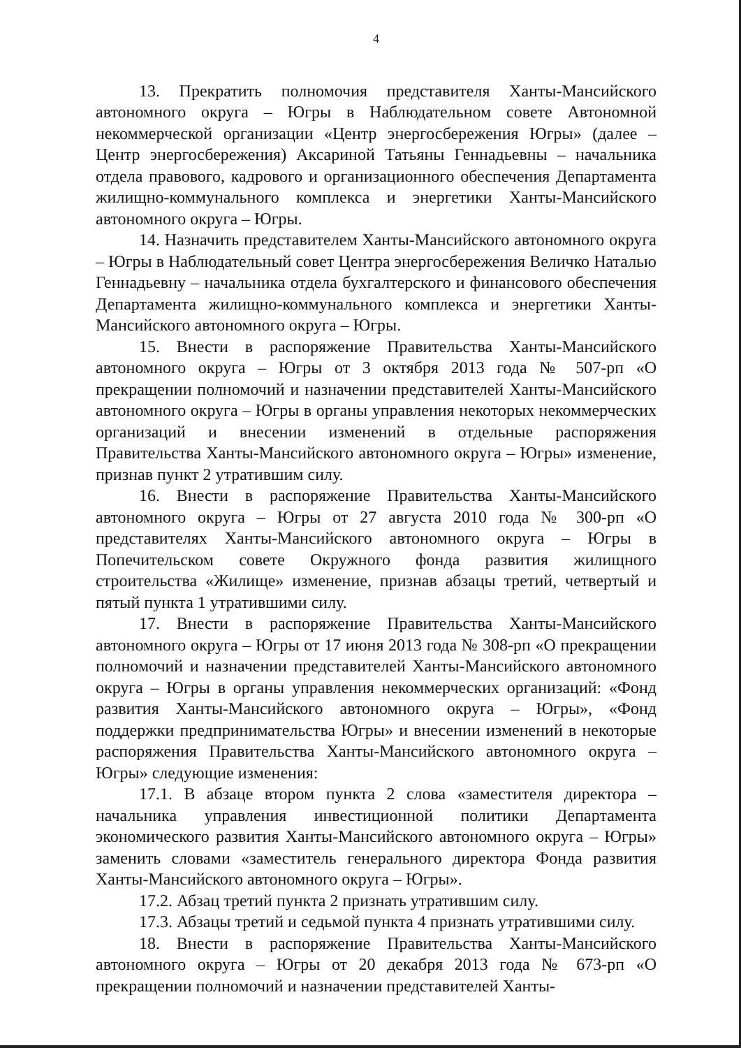4
13. Прекратить полномочия представителя Ханты-Мансийского автономного округа – Югры в Наблюдательном совете Автономной некоммерческой организации «Центр энергосбережения Югры» (далее – Центр энергосбережения) Аксариной Татьяны Геннадьевны – начальника отдела правового, кадрового и организационного обеспечения Департамента жилищно-коммунального комплекса и энергетики Ханты-Мансийского автономного округа – Югры.
14. Назначить представителем Ханты-Мансийского автономного округа – Югры в Наблюдательный совет Центра энергосбережения Величко Наталью Геннадьевну – начальника отдела бухгалтерского и финансового обеспечения Департамента жилищно-коммунального комплекса и энергетики Ханты-Мансийского автономного округа – Югры.
15. Внести в распоряжение Правительства Ханты-Мансийского автономного округа – Югры от 3 октября 2013 года № 507-рп «О прекращении полномочий и назначении представителей Ханты-Мансийского автономного округа – Югры в органы управления некоторых некоммерческих организаций и внесении изменений в отдельные распоряжения Правительства Ханты-Мансийского автономного округа – Югры» изменение, признав пункт 2 утратившим силу.
16. Внести в распоряжение Правительства Ханты-Мансийского автономного округа – Югры от 27 августа 2010 года № 300-рп «О представителях Ханты-Мансийского автономного округа – Югры в Попечительском совете Окружного фонда развития жилищного строительства «Жилище» изменение, признав абзацы третий, четвертый и пятый пункта 1 утратившими силу.
17. Внести в распоряжение Правительства Ханты-Мансийского автономного округа – Югры от 17 июня 2013 года № 308-рп «О прекращении полномочий и назначении представителей Ханты-Мансийского автономного округа – Югры в органы управления некоммерческих организаций: «Фонд развития Ханты-Мансийского автономного округа – Югры», «Фонд поддержки предпринимательства Югры» и внесении изменений в некоторые распоряжения Правительства Ханты-Мансийского автономного округа – Югры» следующие изменения:
17.1. В абзаце втором пункта 2 слова «заместителя директора – начальника управления инвестиционной политики Департамента экономического развития Ханты-Мансийского автономного округа – Югры» заменить словами «заместитель генерального директора Фонда развития Ханты-Мансийского автономного округа – Югры».
17.2. Абзац третий пункта 2 признать утратившим силу.
17.3. Абзацы третий и седьмой пункта 4 признать утратившими силу.
18. Внести в распоряжение Правительства Ханты-Мансийского автономного округа – Югры от 20 декабря 2013 года № 673-рп «О прекращении полномочий и назначении представителей Ханты-